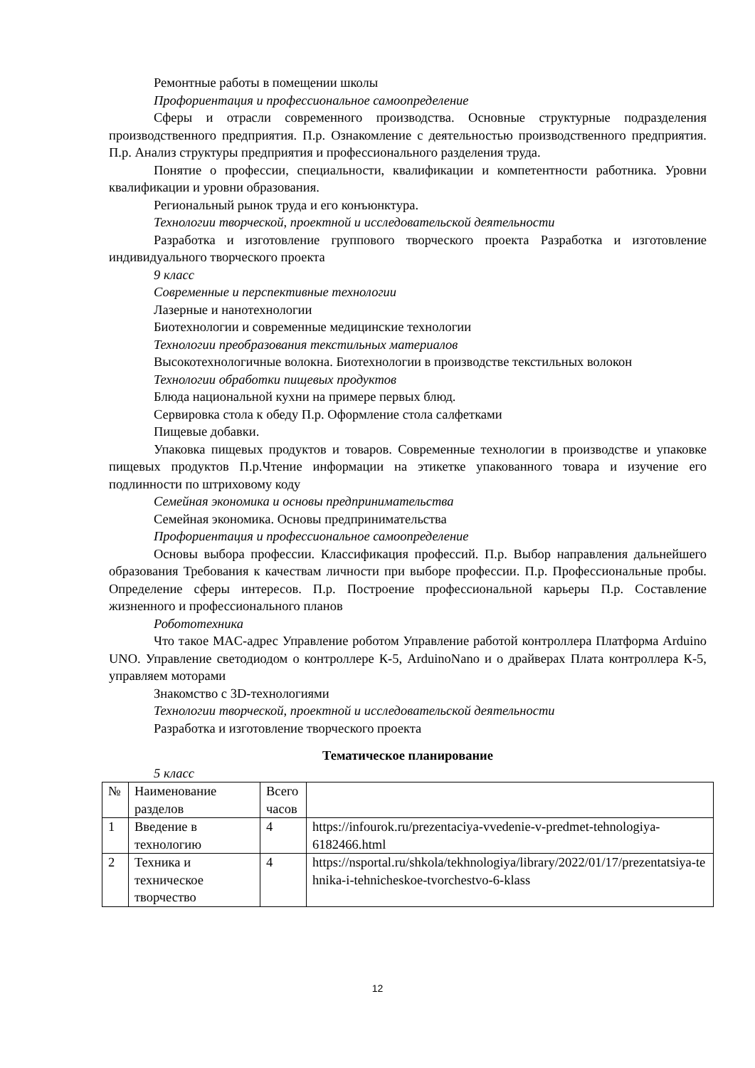Ремонтные работы в помещении школы
Профориентация и профессиональное самоопределение
Сферы и отрасли современного производства. Основные структурные подразделения производственного предприятия. П.р. Ознакомление с деятельностью производственного предприятия. П.р. Анализ структуры предприятия и профессионального разделения труда.
Понятие о профессии, специальности, квалификации и компетентности работника. Уровни квалификации и уровни образования.
Региональный рынок труда и его конъюнктура.
Технологии творческой, проектной и исследовательской деятельности
Разработка и изготовление группового творческого проекта Разработка и изготовление индивидуального творческого проекта
9 класс
Современные и перспективные технологии
Лазерные и нанотехнологии
Биотехнологии и современные медицинские технологии
Технологии преобразования текстильных материалов
Высокотехнологичные волокна. Биотехнологии в производстве текстильных волокон
Технологии обработки пищевых продуктов
Блюда национальной кухни на примере первых блюд.
Сервировка стола к обеду П.р. Оформление стола салфетками
Пищевые добавки.
Упаковка пищевых продуктов и товаров. Современные технологии в производстве и упаковке пищевых продуктов П.р.Чтение информации на этикетке упакованного товара и изучение его подлинности по штриховому коду
Семейная экономика и основы предпринимательства
Семейная экономика. Основы предпринимательства
Профориентация и профессиональное самоопределение
Основы выбора профессии. Классификация профессий. П.р. Выбор направления дальнейшего образования Требования к качествам личности при выборе профессии. П.р. Профессиональные пробы. Определение сферы интересов. П.р. Построение профессиональной карьеры П.р. Составление жизненного и профессионального планов
Робототехника
Что такое MAC-адрес Управление роботом Управление работой контроллера Платформа Arduino UNO. Управление светодиодом о контроллере К-5, ArduinoNano и о драйверах Плата контроллера К-5, управляем моторами
Знакомство с 3D-технологиями
Технологии творческой, проектной и исследовательской деятельности
Разработка и изготовление творческого проекта
Тематическое планирование
5 класс
| № | Наименование разделов | Всего часов | |
| 1 | Введение в технологию | 4 | https://infourok.ru/prezentaciya-vvedenie-v-predmet-tehnologiya-6182466.html |
| 2 | Техника и техническое творчество | 4 | https://nsportal.ru/shkola/tekhnologiya/library/2022/01/17/prezentatsiya-tehnika-i-tehnicheskoe-tvorchestvo-6-klass |
12